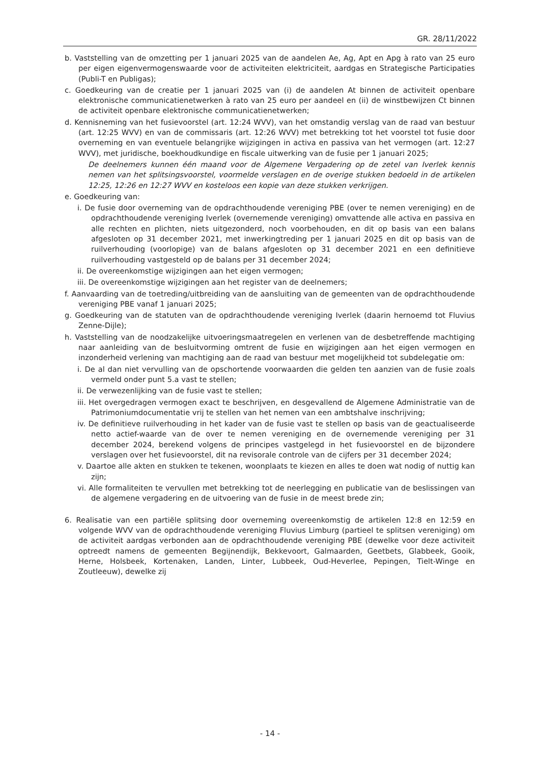GR. 28/11/2022
b. Vaststelling van de omzetting per 1 januari 2025 van de aandelen Ae, Ag, Apt en Apg à rato van 25 euro per eigen eigenvermogenswaarde voor de activiteiten elektriciteit, aardgas en Strategische Participaties (Publi-T en Publigas);
c. Goedkeuring van de creatie per 1 januari 2025 van (i) de aandelen At binnen de activiteit openbare elektronische communicatienetwerken à rato van 25 euro per aandeel en (ii) de winstbewijzen Ct binnen de activiteit openbare elektronische communicatienetwerken;
d. Kennisneming van het fusievoorstel (art. 12:24 WVV), van het omstandig verslag van de raad van bestuur (art. 12:25 WVV) en van de commissaris (art. 12:26 WVV) met betrekking tot het voorstel tot fusie door overneming en van eventuele belangrijke wijzigingen in activa en passiva van het vermogen (art. 12:27 WVV), met juridische, boekhoudkundige en fiscale uitwerking van de fusie per 1 januari 2025;
De deelnemers kunnen één maand voor de Algemene Vergadering op de zetel van Iverlek kennis nemen van het splitsingsvoorstel, voormelde verslagen en de overige stukken bedoeld in de artikelen 12:25, 12:26 en 12:27 WVV en kosteloos een kopie van deze stukken verkrijgen.
e. Goedkeuring van:
i. De fusie door overneming van de opdrachthoudende vereniging PBE (over te nemen vereniging) en de opdrachthoudende vereniging Iverlek (overnemende vereniging) omvattende alle activa en passiva en alle rechten en plichten, niets uitgezonderd, noch voorbehouden, en dit op basis van een balans afgesloten op 31 december 2021, met inwerkingtreding per 1 januari 2025 en dit op basis van de ruilverhouding (voorlopige) van de balans afgesloten op 31 december 2021 en een definitieve ruilverhouding vastgesteld op de balans per 31 december 2024;
ii. De overeenkomstige wijzigingen aan het eigen vermogen;
iii. De overeenkomstige wijzigingen aan het register van de deelnemers;
f. Aanvaarding van de toetreding/uitbreiding van de aansluiting van de gemeenten van de opdrachthoudende vereniging PBE vanaf 1 januari 2025;
g. Goedkeuring van de statuten van de opdrachthoudende vereniging Iverlek (daarin hernoemd tot Fluvius Zenne-Dijle);
h. Vaststelling van de noodzakelijke uitvoeringsmaatregelen en verlenen van de desbetreffende machtiging naar aanleiding van de besluitvorming omtrent de fusie en wijzigingen aan het eigen vermogen en inzonderheid verlening van machtiging aan de raad van bestuur met mogelijkheid tot subdelegatie om:
i. De al dan niet vervulling van de opschortende voorwaarden die gelden ten aanzien van de fusie zoals vermeld onder punt 5.a vast te stellen;
ii. De verwezenlijking van de fusie vast te stellen;
iii. Het overgedragen vermogen exact te beschrijven, en desgevallend de Algemene Administratie van de Patrimoniumdocumentatie vrij te stellen van het nemen van een ambtshalve inschrijving;
iv. De definitieve ruilverhouding in het kader van de fusie vast te stellen op basis van de geactualiseerde netto actief-waarde van de over te nemen vereniging en de overnemende vereniging per 31 december 2024, berekend volgens de principes vastgelegd in het fusievoorstel en de bijzondere verslagen over het fusievoorstel, dit na revisorale controle van de cijfers per 31 december 2024;
v. Daartoe alle akten en stukken te tekenen, woonplaats te kiezen en alles te doen wat nodig of nuttig kan zijn;
vi. Alle formaliteiten te vervullen met betrekking tot de neerlegging en publicatie van de beslissingen van de algemene vergadering en de uitvoering van de fusie in de meest brede zin;
6. Realisatie van een partiële splitsing door overneming overeenkomstig de artikelen 12:8 en 12:59 en volgende WVV van de opdrachthoudende vereniging Fluvius Limburg (partieel te splitsen vereniging) om de activiteit aardgas verbonden aan de opdrachthoudende vereniging PBE (dewelke voor deze activiteit optreedt namens de gemeenten Begijnendijk, Bekkevoort, Galmaarden, Geetbets, Glabbeek, Gooik, Herne, Holsbeek, Kortenaken, Landen, Linter, Lubbeek, Oud-Heverlee, Pepingen, Tielt-Winge en Zoutleeuw), dewelke zij
- 14 -